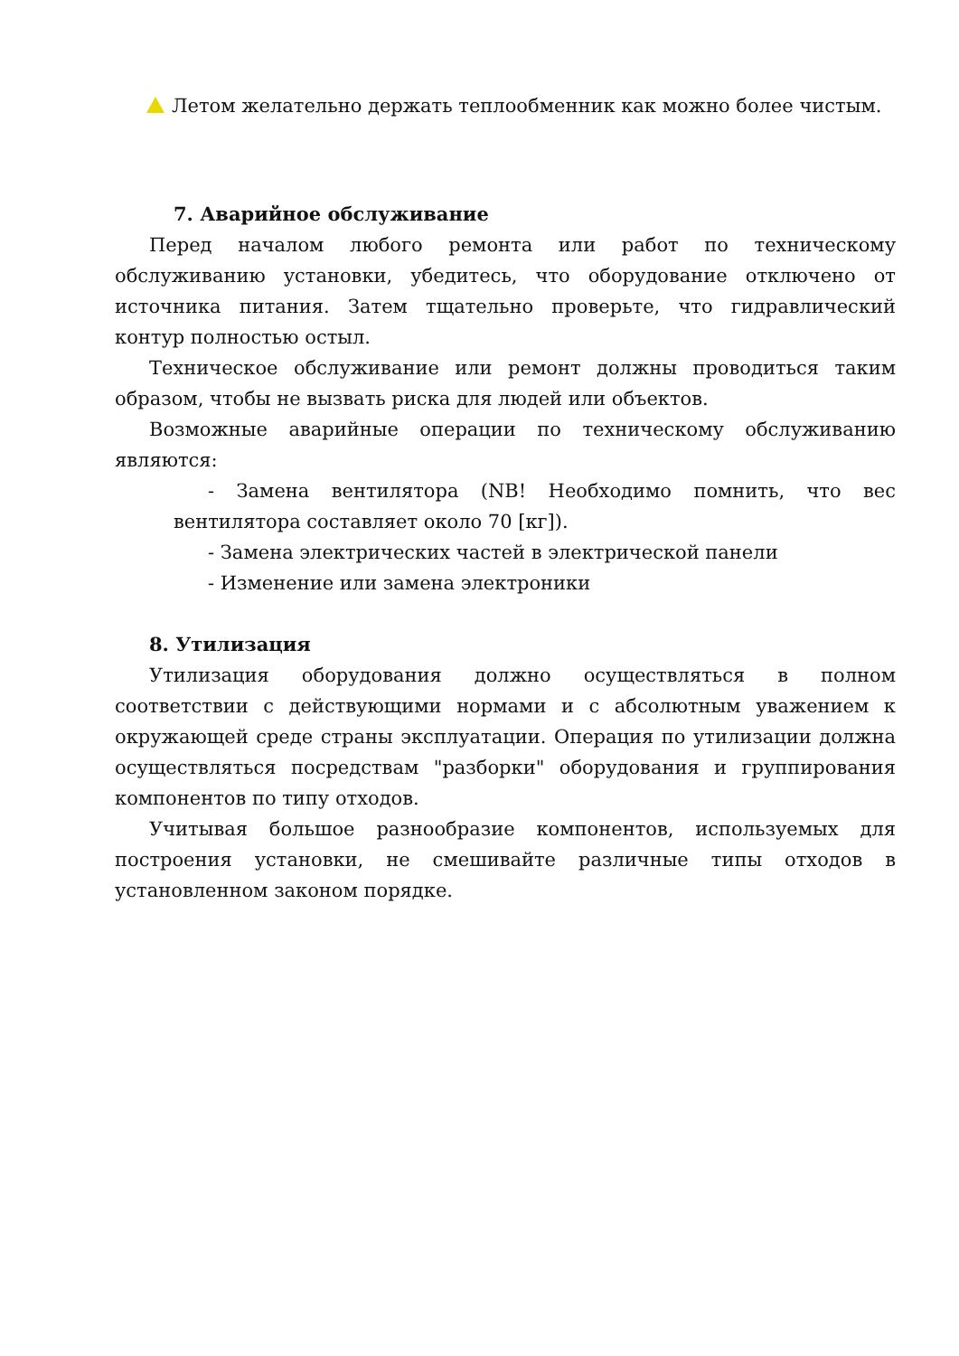Летом желательно держать теплообменник как можно более чистым.
7. Аварийное обслуживание
Перед началом любого ремонта или работ по техническому обслуживанию установки, убедитесь, что оборудование отключено от источника питания. Затем тщательно проверьте, что гидравлический контур полностью остыл.
Техническое обслуживание или ремонт должны проводиться таким образом, чтобы не вызвать риска для людей или объектов.
Возможные аварийные операции по техническому обслуживанию являются:
- Замена вентилятора (NB! Необходимо помнить, что вес вентилятора составляет около 70 [кг]).
- Замена электрических частей в электрической панели
- Изменение или замена электроники
8. Утилизация
Утилизация оборудования должно осуществляться в полном соответствии с действующими нормами и с абсолютным уважением к окружающей среде страны эксплуатации. Операция по утилизации должна осуществляться посредствам "разборки" оборудования и группирования компонентов по типу отходов.
Учитывая большое разнообразие компонентов, используемых для построения установки, не смешивайте различные типы отходов в установленном законом порядке.